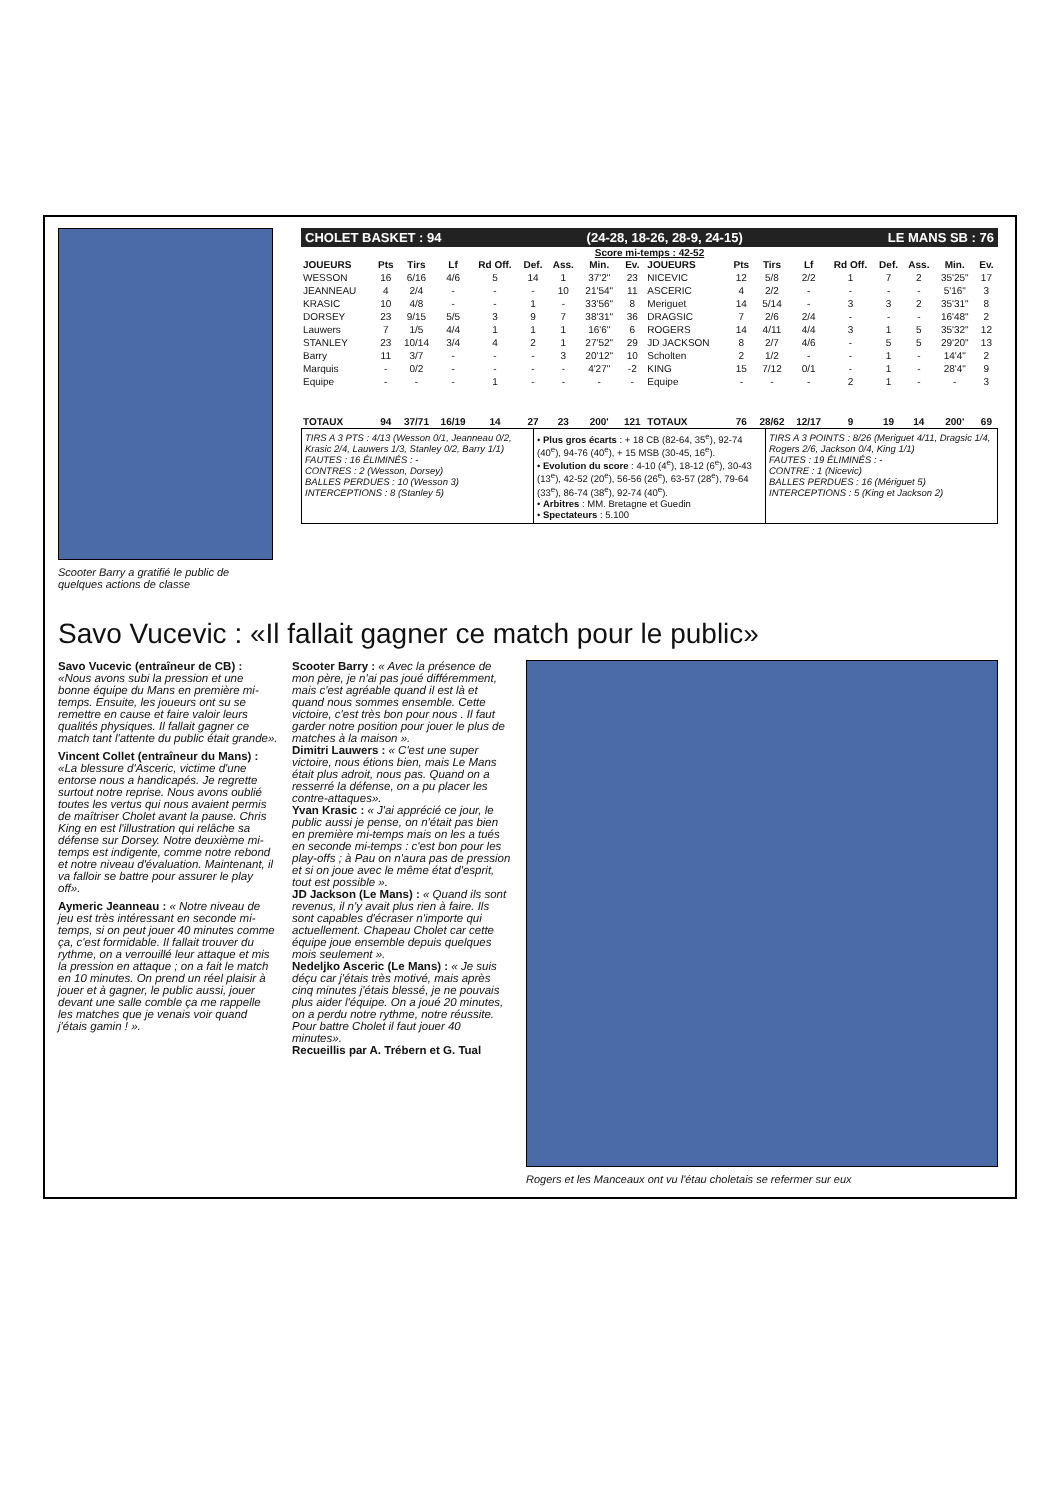Scooter Barry a gratifié le public de quelques actions de classe
CHOLET BASKET : 94 (24-28, 18-26, 28-9, 24-15) LE MANS SB : 76
Score mi-temps : 42-52
| JOUEURS | Pts | Tirs | Lf | Rd Off. | Def. | Ass. | Min. | Ev. | JOUEURS | Pts | Tirs | Lf | Rd Off. | Def. | Ass. | Min. | Ev. |
| --- | --- | --- | --- | --- | --- | --- | --- | --- | --- | --- | --- | --- | --- | --- | --- | --- | --- |
| WESSON | 16 | 6/16 | 4/6 | 5 | 14 | 1 | 37'2" | 23 | NICEVIC | 12 | 5/8 | 2/2 | 1 | 7 | 2 | 35'25" | 17 |
| JEANNEAU | 4 | 2/4 | - | - | - | 10 | 21'54" | 11 | ASCERIC | 4 | 2/2 | - | - | - | - | 5'16" | 3 |
| KRASIC | 10 | 4/8 | - | - | 1 | - | 33'56" | 8 | Meriguet | 14 | 5/14 | - | 3 | 3 | 2 | 35'31" | 8 |
| DORSEY | 23 | 9/15 | 5/5 | 3 | 9 | 7 | 38'31" | 36 | DRAGSIC | 7 | 2/6 | 2/4 | - | - | - | 16'48" | 2 |
| Lauwers | 7 | 1/5 | 4/4 | 1 | 1 | 1 | 16'6" | 6 | ROGERS | 14 | 4/11 | 4/4 | 3 | 1 | 5 | 35'32" | 12 |
| STANLEY | 23 | 10/14 | 3/4 | 4 | 2 | 1 | 27'52" | 29 | JD JACKSON | 8 | 2/7 | 4/6 | - | 5 | 5 | 29'20" | 13 |
| Barry | 11 | 3/7 | - | - | - | 3 | 20'12" | 10 | Scholten | 2 | 1/2 | - | - | 1 | - | 14'4" | 2 |
| Marquis | - | 0/2 | - | - | - | - | 4'27" | -2 | KING | 15 | 7/12 | 0/1 | - | 1 | - | 28'4" | 9 |
| Equipe | - | - | - | 1 | - | - | - | - | Equipe | - | - | - | 2 | 1 | - | - | 3 |
| TOTAUX | 94 | 37/71 | 16/19 | 14 | 27 | 23 | 200' | 121 | TOTAUX | 76 | 28/62 | 12/17 | 9 | 19 | 14 | 200' | 69 |
TIRS A 3 PTS : 4/13 (Wesson 0/1, Jeanneau 0/2, Krasic 2/4, Lauwers 1/3, Stanley 0/2, Barry 1/1)
FAUTES : 16 ÉLIMINÉS : -
CONTRES : 2 (Wesson, Dorsey)
BALLES PERDUES : 10 (Wesson 3)
INTERCEPTIONS : 8 (Stanley 5)
• Plus gros écarts : + 18 CB (82-64, 35<sup>e</sup>), 92-74 (40<sup>e</sup>), 94-76 (40<sup>e</sup>), + 15 MSB (30-45, 16<sup>e</sup>).
• Evolution du score : 4-10 (4<sup>e</sup>), 18-12 (6<sup>e</sup>), 30-43 (13<sup>e</sup>), 42-52 (20<sup>e</sup>), 56-56 (26<sup>e</sup>), 63-57 (28<sup>e</sup>), 79-64 (33<sup>e</sup>), 86-74 (38<sup>e</sup>), 92-74 (40<sup>e</sup>).
• Arbitres : MM. Bretagne et Guedin
• Spectateurs : 5.100
TIRS A 3 POINTS : 8/26 (Meriguet 4/11, Dragsic 1/4, Rogers 2/6, Jackson 0/4, King 1/1)
FAUTES : 19 ÉLIMINÉS : -
CONTRE : 1 (Nicevic)
BALLES PERDUES : 16 (Mériguet 5)
INTERCEPTIONS : 5 (King et Jackson 2)
Savo Vucevic : «Il fallait gagner ce match pour le public»
Savo Vucevic (entraîneur de CB) : «Nous avons subi la pression et une bonne équipe du Mans en première mi-temps. Ensuite, les joueurs ont su se remettre en cause et faire valoir leurs qualités physiques. Il fallait gagner ce match tant l'attente du public était grande».
Vincent Collet (entraîneur du Mans) : «La blessure d'Asceric, victime d'une entorse nous a handicapés. Je regrette surtout notre reprise. Nous avons oublié toutes les vertus qui nous avaient permis de maîtriser Cholet avant la pause. Chris King en est l'illustration qui relâche sa défense sur Dorsey. Notre deuxième mi-temps est indigente, comme notre rebond et notre niveau d'évaluation. Maintenant, il va falloir se battre pour assurer le play off».
Aymeric Jeanneau : « Notre niveau de jeu est très intéressant en seconde mi-temps, si on peut jouer 40 minutes comme ça, c'est formidable. Il fallait trouver du rythme, on a verrouillé leur attaque et mis la pression en attaque ; on a fait le match en 10 minutes. On prend un réel plaisir à jouer et à gagner, le public aussi, jouer devant une salle comble ça me rappelle les matches que je venais voir quand j'étais gamin ! ».
Scooter Barry : « Avec la présence de mon père, je n'ai pas joué différemment, mais c'est agréable quand il est là et quand nous sommes ensemble. Cette victoire, c'est très bon pour nous . Il faut garder notre position pour jouer le plus de matches à la maison ».
Dimitri Lauwers : « C'est une super victoire, nous étions bien, mais Le Mans était plus adroit, nous pas. Quand on a resserré la défense, on a pu placer les contre-attaques».
Yvan Krasic : « J'ai apprécié ce jour, le public aussi je pense, on n'était pas bien en première mi-temps mais on les a tués en seconde mi-temps : c'est bon pour les play-offs ; à Pau on n'aura pas de pression et si on joue avec le même état d'esprit, tout est possible ».
JD Jackson (Le Mans) : « Quand ils sont revenus, il n'y avait plus rien à faire. Ils sont capables d'écraser n'importe qui actuellement. Chapeau Cholet car cette équipe joue ensemble depuis quelques mois seulement ».
Nedeljko Asceric (Le Mans) : « Je suis déçu car j'étais très motivé, mais après cinq minutes j'étais blessé, je ne pouvais plus aider l'équipe. On a joué 20 minutes, on a perdu notre rythme, notre réussite. Pour battre Cholet il faut jouer 40 minutes».
Recueillis par A. Trébern et G. Tual
Rogers et les Manceaux ont vu l'étau choletais se refermer sur eux